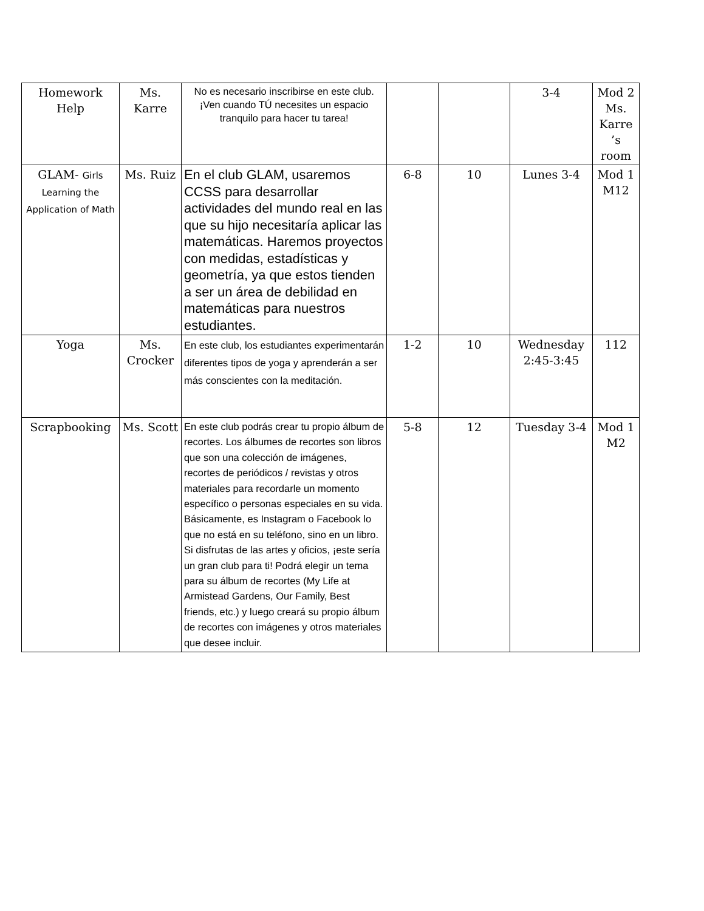| Homework Help | Ms. Karre | No es necesario inscribirse en este club. ¡Ven cuando TÚ necesites un espacio tranquilo para hacer tu tarea! | | | 3-4 | Mod 2 Ms. Karre ’s room |
| GLAM- Girls Learning the Application of Math | Ms. Ruiz | En el club GLAM, usaremos CCSS para desarrollar actividades del mundo real en las que su hijo necesitaría aplicar las matemáticas. Haremos proyectos con medidas, estadísticas y geometría, ya que estos tienden a ser un área de debilidad en matemáticas para nuestros estudiantes. | 6-8 | 10 | Lunes 3-4 | Mod 1 M12 |
| Yoga | Ms. Crocker | En este club, los estudiantes experimentarán diferentes tipos de yoga y aprenderán a ser más conscientes con la meditación. | 1-2 | 10 | Wednesday 2:45-3:45 | 112 |
| Scrapbooking | Ms. Scott | En este club podrás crear tu propio álbum de recortes. Los álbumes de recortes son libros que son una colección de imágenes, recortes de periódicos / revistas y otros materiales para recordarle un momento específico o personas especiales en su vida. Básicamente, es Instagram o Facebook lo que no está en su teléfono, sino en un libro. Si disfrutas de las artes y oficios, ¡este sería un gran club para ti! Podrá elegir un tema para su álbum de recortes (My Life at Armistead Gardens, Our Family, Best friends, etc.) y luego creará su propio álbum de recortes con imágenes y otros materiales que desee incluir. | 5-8 | 12 | Tuesday 3-4 | Mod 1 M2 |